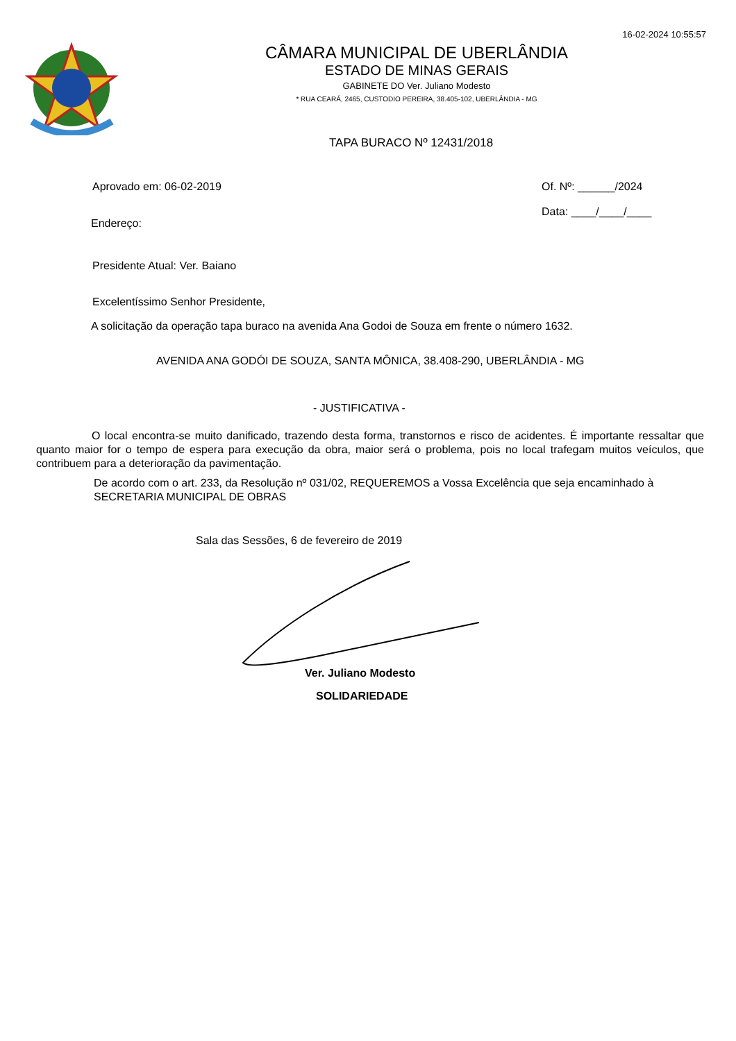16-02-2024 10:55:57
CÂMARA MUNICIPAL DE UBERLÂNDIA
ESTADO DE MINAS GERAIS
GABINETE DO Ver. Juliano Modesto
* RUA CEARÁ, 2465, CUSTODIO PEREIRA, 38.405-102, UBERLÂNDIA - MG
TAPA BURACO Nº 12431/2018
Aprovado em: 06-02-2019 Of. Nº: ______/2024
Data: ____/____/____
Endereço:
Presidente Atual: Ver. Baiano
Excelentíssimo Senhor Presidente,
A solicitação da operação tapa buraco na avenida Ana Godoi de Souza em frente o número 1632.
AVENIDA ANA GODÓI DE SOUZA, SANTA MÔNICA, 38.408-290, UBERLÂNDIA - MG
- JUSTIFICATIVA -
O local encontra-se muito danificado, trazendo desta forma, transtornos e risco de acidentes. É importante ressaltar que quanto maior for o tempo de espera para execução da obra, maior será o problema, pois no local trafegam muitos veículos, que contribuem para a deterioração da pavimentação.
De acordo com o art. 233, da Resolução nº 031/02, REQUEREMOS a Vossa Excelência que seja encaminhado à SECRETARIA MUNICIPAL DE OBRAS
Sala das Sessões, 6 de fevereiro de 2019
Ver. Juliano Modesto
SOLIDARIEDADE